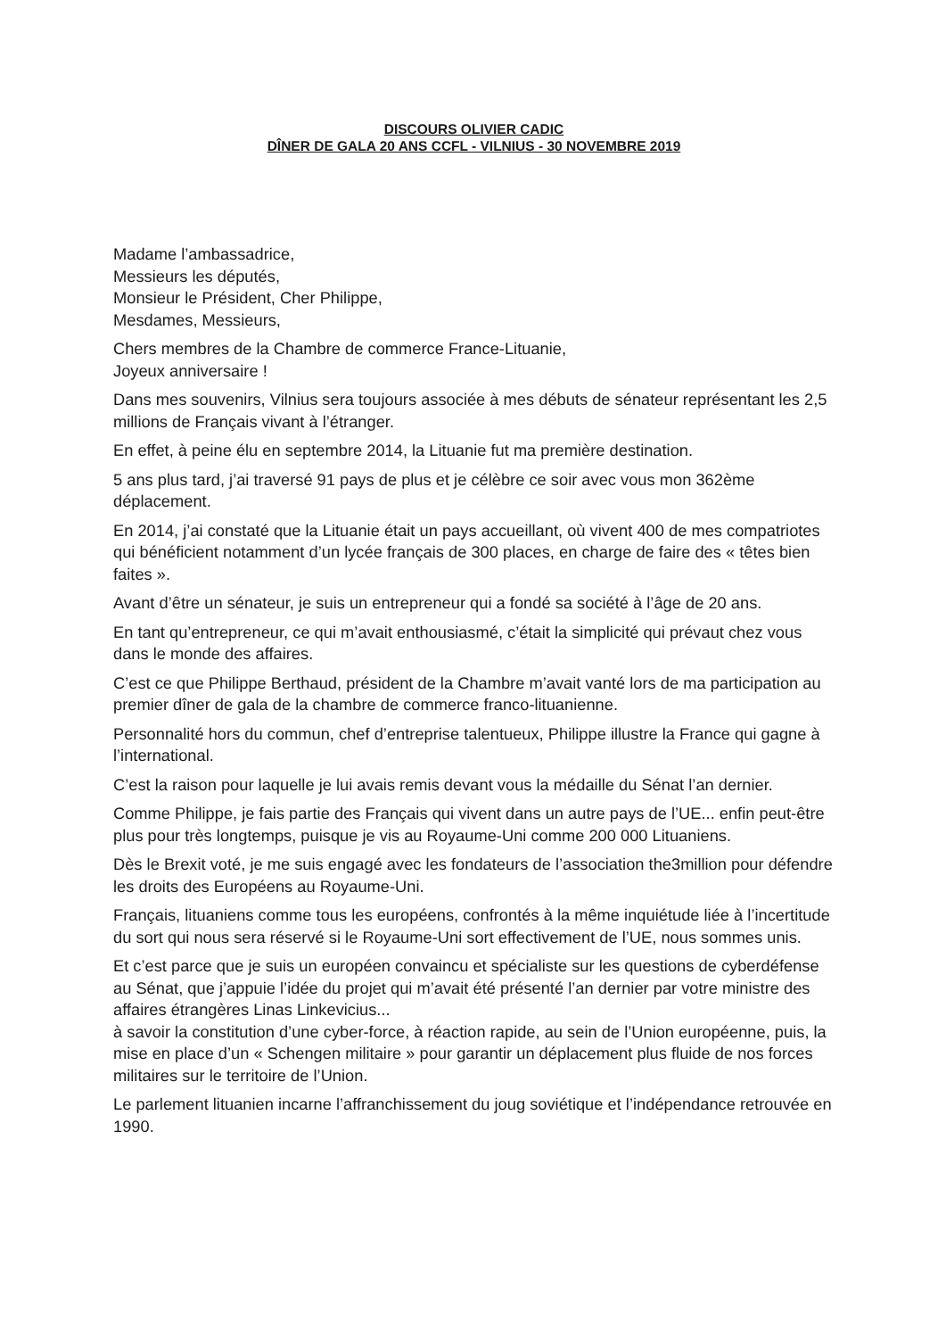DISCOURS OLIVIER CADIC
DÎNER DE GALA 20 ANS CCFL - VILNIUS - 30 NOVEMBRE 2019
Madame l’ambassadrice,
Messieurs les députés,
Monsieur le Président, Cher Philippe,
Mesdames, Messieurs,
Chers membres de la Chambre de commerce France-Lituanie,
Joyeux anniversaire !
Dans mes souvenirs, Vilnius sera toujours associée à mes débuts de sénateur représentant les 2,5 millions de Français vivant à l’étranger.
En effet, à peine élu en septembre 2014, la Lituanie fut ma première destination.
5 ans plus tard, j’ai traversé 91 pays de plus et je célèbre ce soir avec vous mon 362ème déplacement.
En 2014, j’ai constaté que la Lituanie était un pays accueillant, où vivent 400 de mes compatriotes qui bénéficient notamment d’un lycée français de 300 places, en charge de faire des « têtes bien faites ».
Avant d’être un sénateur, je suis un entrepreneur qui a fondé sa société à l’âge de 20 ans.
En tant qu’entrepreneur, ce qui m’avait enthousiasmé, c’était la simplicité qui prévaut chez vous dans le monde des affaires.
C’est ce que Philippe Berthaud, président de la Chambre m’avait vanté lors de ma participation au premier dîner de gala de la chambre de commerce franco-lituanienne.
Personnalité hors du commun, chef d’entreprise talentueux, Philippe illustre la France qui gagne à l’international.
C’est la raison pour laquelle je lui avais remis devant vous la médaille du Sénat l’an dernier.
Comme Philippe, je fais partie des Français qui vivent dans un autre pays de l’UE... enfin peut-être plus pour très longtemps, puisque je vis au Royaume-Uni comme 200 000 Lituaniens.
Dès le Brexit voté, je me suis engagé avec les fondateurs de l’association the3million pour défendre les droits des Européens au Royaume-Uni.
Français, lituaniens comme tous les européens, confrontés à la même inquiétude liée à l’incertitude du sort qui nous sera réservé si le Royaume-Uni sort effectivement de l’UE, nous sommes unis.
Et c’est parce que je suis un européen convaincu et spécialiste sur les questions de cyberdéfense au Sénat, que j’appuie l’idée du projet qui m’avait été présenté l’an dernier par votre ministre des affaires étrangères Linas Linkevicius...
à savoir la constitution d’une cyber-force, à réaction rapide, au sein de l’Union européenne, puis, la mise en place d’un « Schengen militaire » pour garantir un déplacement plus fluide de nos forces militaires sur le territoire de l’Union.
Le parlement lituanien incarne l’affranchissement du joug soviétique et l’indépendance retrouvée en 1990.